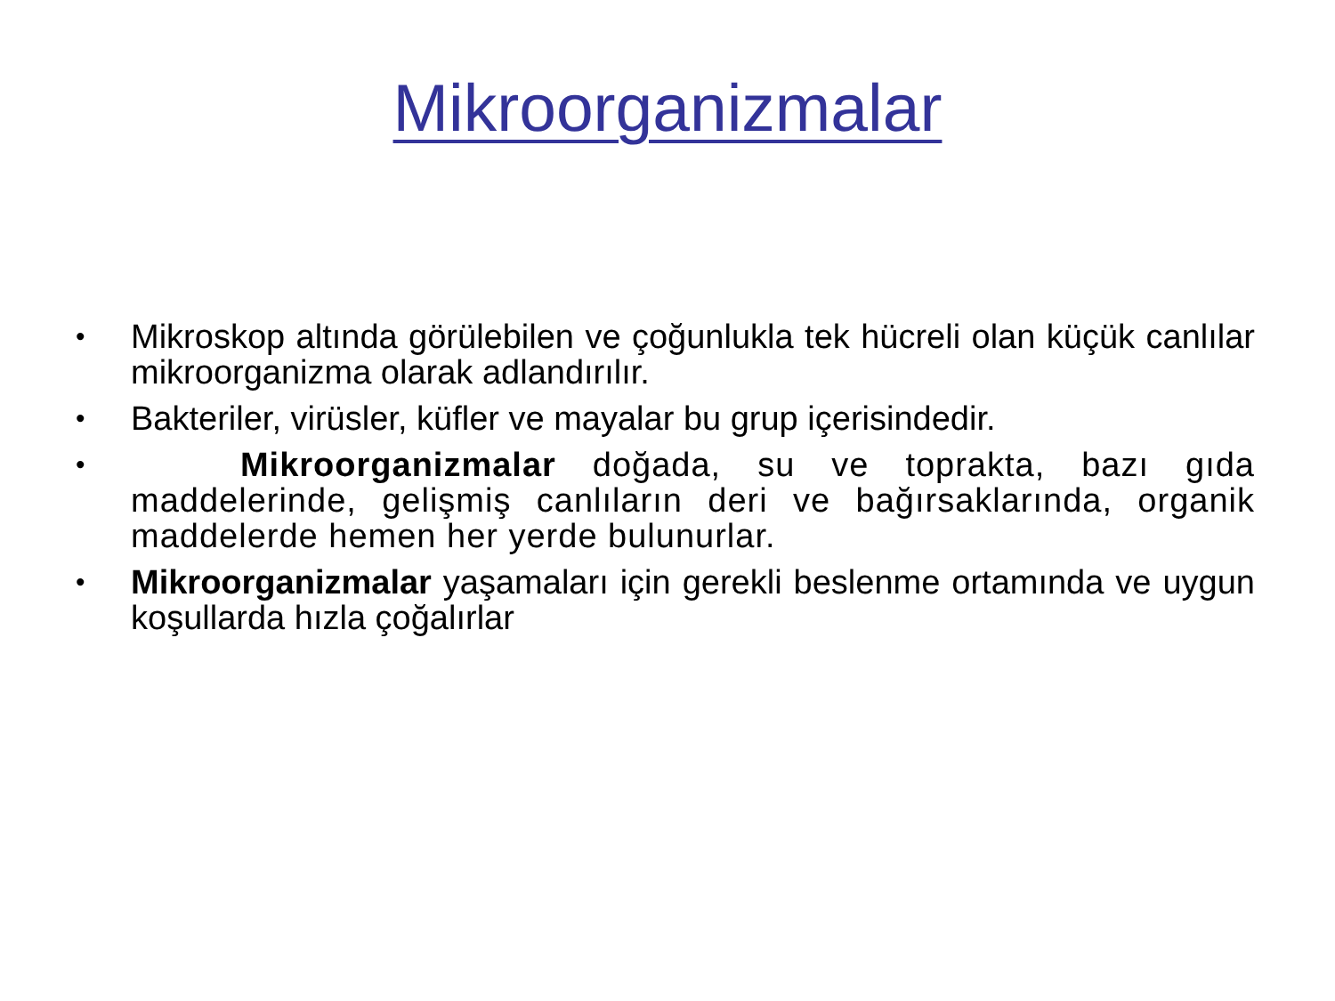Mikroorganizmalar
• Mikroskop altında görülebilen ve çoğunlukla tek hücreli olan küçük canlılar mikroorganizma olarak adlandırılır.
• Bakteriler, virüsler, küfler ve mayalar bu grup içerisindedir.
• Mikroorganizmalar doğada, su ve toprakta, bazı gıda maddelerinde, gelişmiş canlıların deri ve bağırsaklarında, organik maddelerde hemen her yerde bulunurlar.
• Mikroorganizmalar yaşamaları için gerekli beslenme ortamında ve uygun koşullarda hızla çoğalırlar